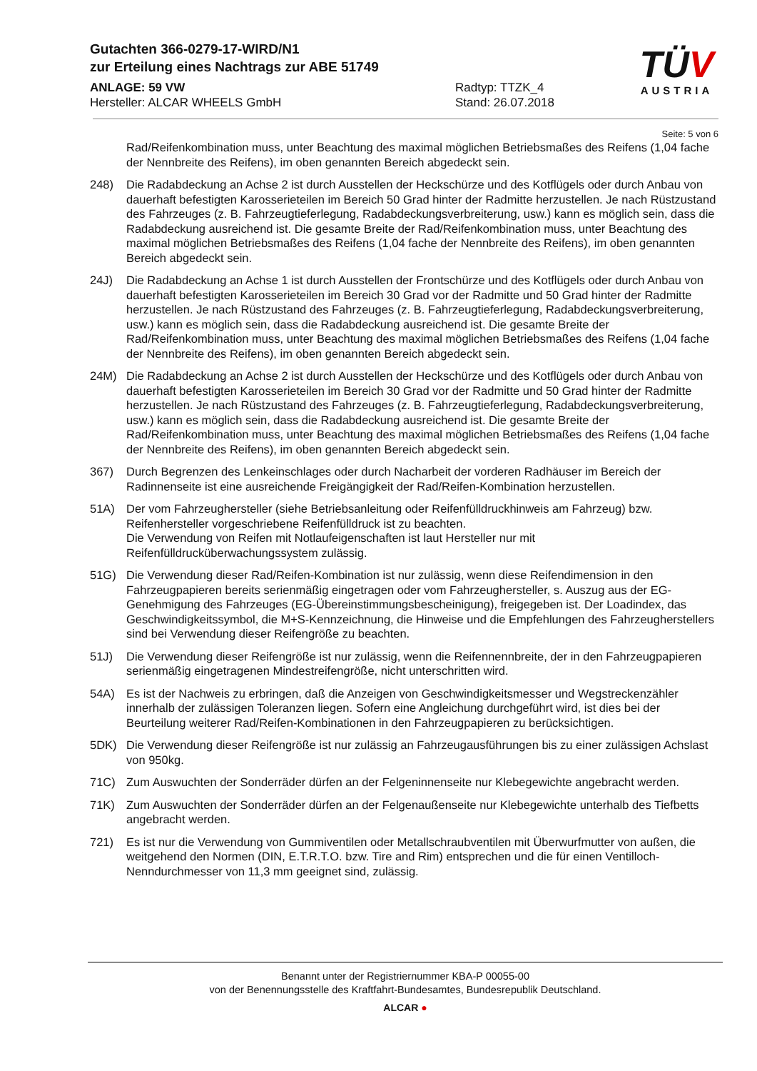Gutachten 366-0279-17-WIRD/N1
zur Erteilung eines Nachtrags zur ABE 51749
ANLAGE: 59 VW
Hersteller: ALCAR WHEELS GmbH
Radtyp: TTZK_4
Stand: 26.07.2018
TÜV
AUSTRIA
Seite: 5 von 6
Rad/Reifenkombination muss, unter Beachtung des maximal möglichen Betriebsmaßes des Reifens (1,04 fache der Nennbreite des Reifens), im oben genannten Bereich abgedeckt sein.
248) Die Radabdeckung an Achse 2 ist durch Ausstellen der Heckschürze und des Kotflügels oder durch Anbau von dauerhaft befestigten Karosserieteilen im Bereich 50 Grad hinter der Radmitte herzustellen. Je nach Rüstzustand des Fahrzeuges (z. B. Fahrzeugtieferlegung, Radabdeckungsverbreiterung, usw.) kann es möglich sein, dass die Radabdeckung ausreichend ist. Die gesamte Breite der Rad/Reifenkombination muss, unter Beachtung des maximal möglichen Betriebsmaßes des Reifens (1,04 fache der Nennbreite des Reifens), im oben genannten Bereich abgedeckt sein.
24J) Die Radabdeckung an Achse 1 ist durch Ausstellen der Frontschürze und des Kotflügels oder durch Anbau von dauerhaft befestigten Karosserieteilen im Bereich 30 Grad vor der Radmitte und 50 Grad hinter der Radmitte herzustellen. Je nach Rüstzustand des Fahrzeuges (z. B. Fahrzeugtieferlegung, Radabdeckungsverbreiterung, usw.) kann es möglich sein, dass die Radabdeckung ausreichend ist. Die gesamte Breite der Rad/Reifenkombination muss, unter Beachtung des maximal möglichen Betriebsmaßes des Reifens (1,04 fache der Nennbreite des Reifens), im oben genannten Bereich abgedeckt sein.
24M) Die Radabdeckung an Achse 2 ist durch Ausstellen der Heckschürze und des Kotflügels oder durch Anbau von dauerhaft befestigten Karosserieteilen im Bereich 30 Grad vor der Radmitte und 50 Grad hinter der Radmitte herzustellen. Je nach Rüstzustand des Fahrzeuges (z. B. Fahrzeugtieferlegung, Radabdeckungsverbreiterung, usw.) kann es möglich sein, dass die Radabdeckung ausreichend ist. Die gesamte Breite der Rad/Reifenkombination muss, unter Beachtung des maximal möglichen Betriebsmaßes des Reifens (1,04 fache der Nennbreite des Reifens), im oben genannten Bereich abgedeckt sein.
367) Durch Begrenzen des Lenkeinschlages oder durch Nacharbeit der vorderen Radhäuser im Bereich der Radinnenseite ist eine ausreichende Freigängigkeit der Rad/Reifen-Kombination herzustellen.
51A) Der vom Fahrzeughersteller (siehe Betriebsanleitung oder Reifenfülldruckhinweis am Fahrzeug) bzw. Reifenhersteller vorgeschriebene Reifenfülldruck ist zu beachten.
Die Verwendung von Reifen mit Notlaufeigenschaften ist laut Hersteller nur mit Reifenfülldrucküberwachungssystem zulässig.
51G) Die Verwendung dieser Rad/Reifen-Kombination ist nur zulässig, wenn diese Reifendimension in den Fahrzeugpapieren bereits serienmäßig eingetragen oder vom Fahrzeughersteller, s. Auszug aus der EG-Genehmigung des Fahrzeuges (EG-Übereinstimmungsbescheinigung), freigegeben ist. Der Loadindex, das Geschwindigkeitssymbol, die M+S-Kennzeichnung, die Hinweise und die Empfehlungen des Fahrzeugherstellers sind bei Verwendung dieser Reifengröße zu beachten.
51J) Die Verwendung dieser Reifengröße ist nur zulässig, wenn die Reifennennbreite, der in den Fahrzeugpapieren serienmäßig eingetragenen Mindestreifengröße, nicht unterschritten wird.
54A) Es ist der Nachweis zu erbringen, daß die Anzeigen von Geschwindigkeitsmesser und Wegstreckenzähler innerhalb der zulässigen Toleranzen liegen. Sofern eine Angleichung durchgeführt wird, ist dies bei der Beurteilung weiterer Rad/Reifen-Kombinationen in den Fahrzeugpapieren zu berücksichtigen.
5DK) Die Verwendung dieser Reifengröße ist nur zulässig an Fahrzeugausführungen bis zu einer zulässigen Achslast von 950kg.
71C) Zum Auswuchten der Sonderräder dürfen an der Felgeninnenseite nur Klebegewichte angebracht werden.
71K) Zum Auswuchten der Sonderräder dürfen an der Felgenaußenseite nur Klebegewichte unterhalb des Tiefbetts angebracht werden.
721) Es ist nur die Verwendung von Gummiventilen oder Metallschraubventilen mit Überwurfmutter von außen, die weitgehend den Normen (DIN, E.T.R.T.O. bzw. Tire and Rim) entsprechen und die für einen Ventilloch-Nenndurchmesser von 11,3 mm geeignet sind, zulässig.
Benannt unter der Registriernummer KBA-P 00055-00
von der Benennungsstelle des Kraftfahrt-Bundesamtes, Bundesrepublik Deutschland.
ALCAR ●